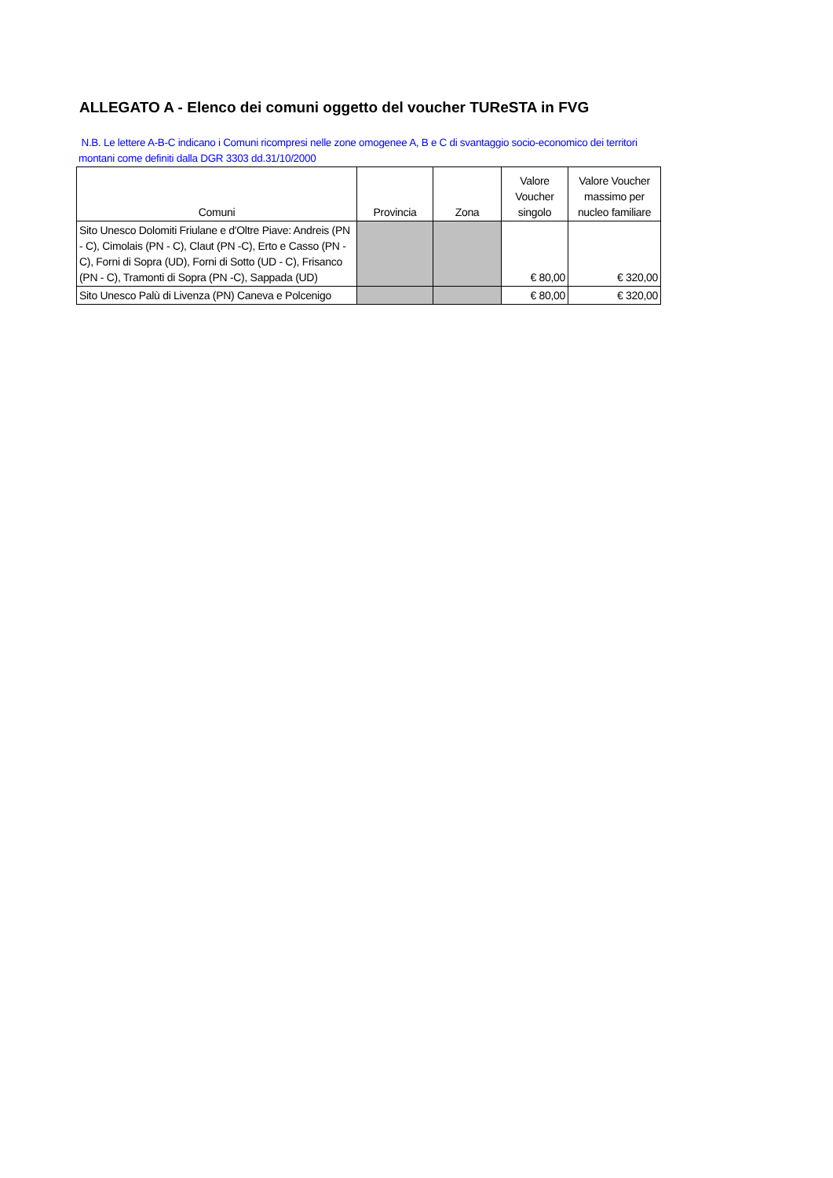ALLEGATO A - Elenco dei comuni oggetto del voucher TUReSTA in FVG
N.B. Le lettere A-B-C indicano i Comuni ricompresi nelle zone omogenee A, B e C di svantaggio socio-economico dei territori montani come definiti dalla DGR 3303 dd.31/10/2000
| Comuni | Provincia | Zona | Valore Voucher singolo | Valore Voucher massimo per nucleo familiare |
| --- | --- | --- | --- | --- |
| Sito Unesco Dolomiti Friulane e d'Oltre Piave: Andreis (PN - C), Cimolais (PN - C), Claut (PN -C), Erto e Casso (PN -C), Forni di Sopra (UD), Forni di Sotto (UD - C), Frisanco (PN - C), Tramonti di Sopra (PN -C), Sappada (UD) | | | € 80,00 | € 320,00 |
| Sito Unesco Palù di Livenza (PN) Caneva e Polcenigo | | | € 80,00 | € 320,00 |